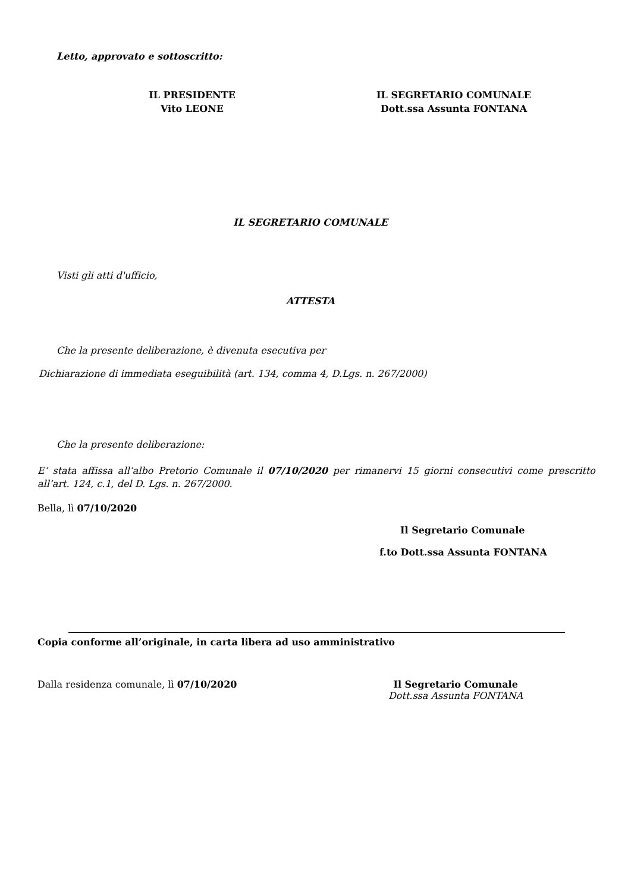Letto, approvato e sottoscritto:
IL PRESIDENTE
Vito LEONE
IL SEGRETARIO COMUNALE
Dott.ssa Assunta FONTANA
IL SEGRETARIO COMUNALE
Visti gli atti d'ufficio,
ATTESTA
Che la presente deliberazione, è divenuta esecutiva per
Dichiarazione di immediata eseguibilità (art. 134, comma 4, D.Lgs. n. 267/2000)
Che la presente deliberazione:
E’ stata affissa all’albo Pretorio Comunale il 07/10/2020 per rimanervi 15 giorni consecutivi come prescritto all’art. 124, c.1, del D. Lgs. n. 267/2000.
Bella, lì 07/10/2020
Il Segretario Comunale
f.to Dott.ssa Assunta FONTANA
Copia conforme all’originale, in carta libera ad uso amministrativo
Dalla residenza comunale, lì 07/10/2020 Il Segretario Comunale
Dott.ssa Assunta FONTANA